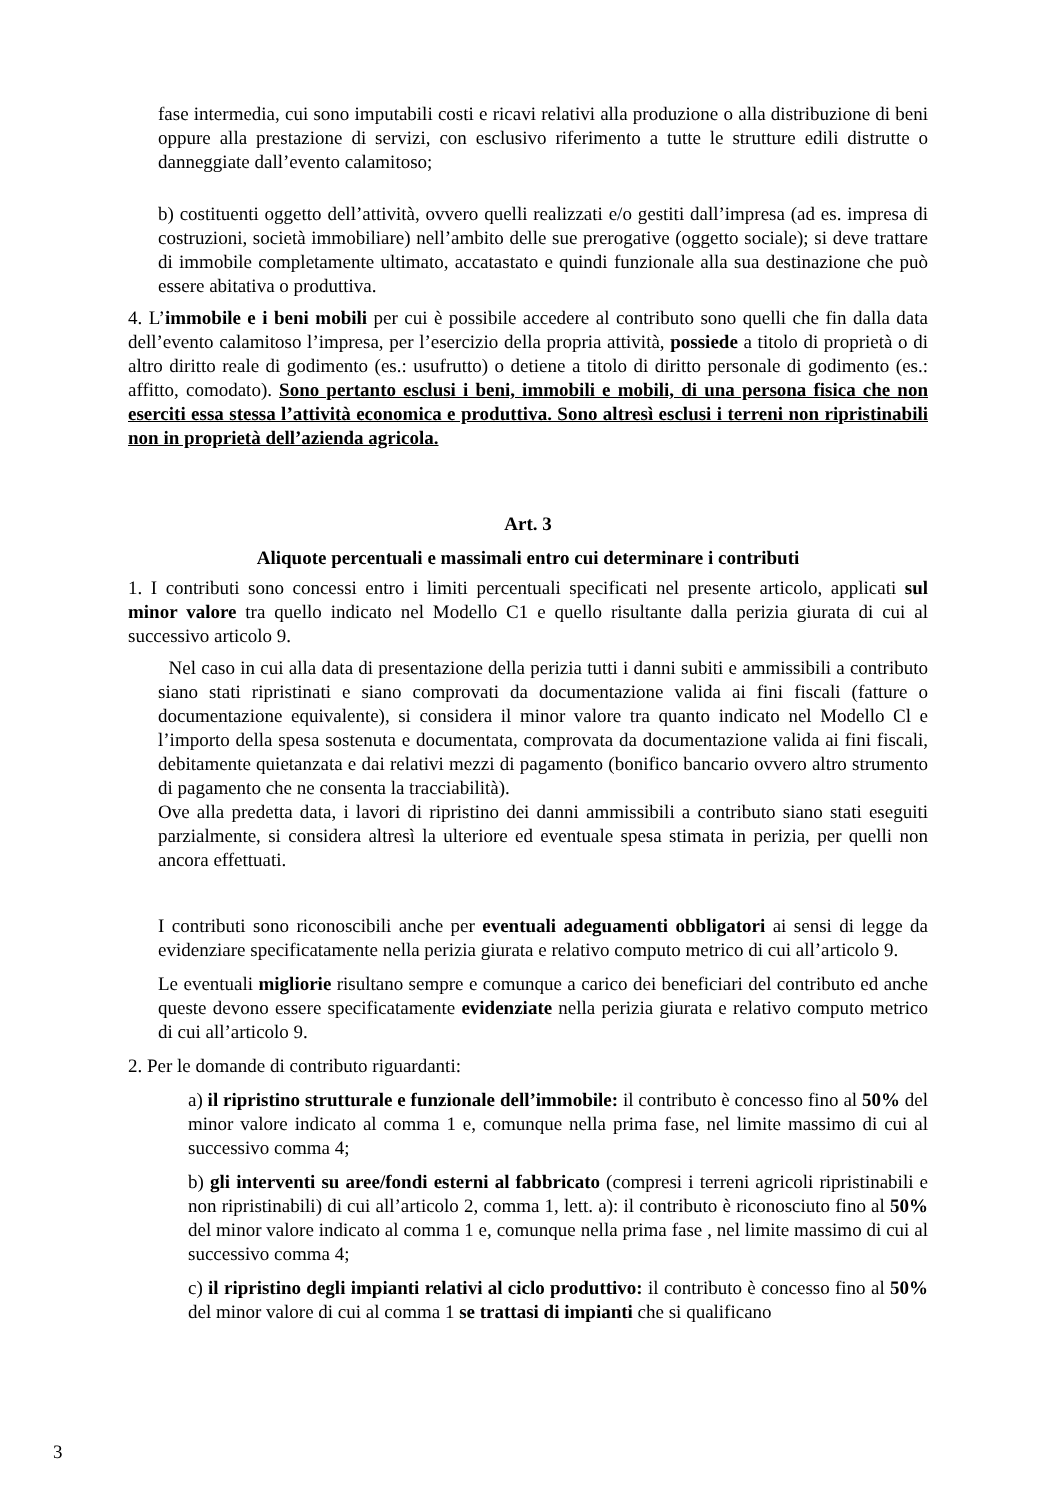fase intermedia, cui sono imputabili costi e ricavi relativi alla produzione o alla distribuzione di beni oppure alla prestazione di servizi, con esclusivo riferimento a tutte le strutture edili distrutte o danneggiate dall’evento calamitoso;
b) costituenti oggetto dell’attività, ovvero quelli realizzati e/o gestiti dall’impresa (ad es. impresa di costruzioni, società immobiliare) nell’ambito delle sue prerogative (oggetto sociale); si deve trattare di immobile completamente ultimato, accatastato e quindi funzionale alla sua destinazione che può essere abitativa o produttiva.
4. L’immobile e i beni mobili per cui è possibile accedere al contributo sono quelli che fin dalla data dell’evento calamitoso l’impresa, per l’esercizio della propria attività, possiede a titolo di proprietà o di altro diritto reale di godimento (es.: usufrutto) o detiene a titolo di diritto personale di godimento (es.: affitto, comodato). Sono pertanto esclusi i beni, immobili e mobili, di una persona fisica che non eserciti essa stessa l’attività economica e produttiva. Sono altresì esclusi i terreni non ripristinabili non in proprietà dell’azienda agricola.
Art. 3
Aliquote percentuali e massimali entro cui determinare i contributi
1. I contributi sono concessi entro i limiti percentuali specificati nel presente articolo, applicati sul minor valore tra quello indicato nel Modello C1 e quello risultante dalla perizia giurata di cui al successivo articolo 9.
Nel caso in cui alla data di presentazione della perizia tutti i danni subiti e ammissibili a contributo siano stati ripristinati e siano comprovati da documentazione valida ai fini fiscali (fatture o documentazione equivalente), si considera il minor valore tra quanto indicato nel Modello Cl e l’importo della spesa sostenuta e documentata, comprovata da documentazione valida ai fini fiscali, debitamente quietanzata e dai relativi mezzi di pagamento (bonifico bancario ovvero altro strumento di pagamento che ne consenta la tracciabilità).
Ove alla predetta data, i lavori di ripristino dei danni ammissibili a contributo siano stati eseguiti parzialmente, si considera altresì la ulteriore ed eventuale spesa stimata in perizia, per quelli non ancora effettuati.
I contributi sono riconoscibili anche per eventuali adeguamenti obbligatori ai sensi di legge da evidenziare specificatamente nella perizia giurata e relativo computo metrico di cui all’articolo 9.
Le eventuali migliorie risultano sempre e comunque a carico dei beneficiari del contributo ed anche queste devono essere specificatamente evidenziate nella perizia giurata e relativo computo metrico di cui all’articolo 9.
2. Per le domande di contributo riguardanti:
a) il ripristino strutturale e funzionale dell’immobile: il contributo è concesso fino al 50% del minor valore indicato al comma 1 e, comunque nella prima fase, nel limite massimo di cui al successivo comma 4;
b) gli interventi su aree/fondi esterni al fabbricato (compresi i terreni agricoli ripristinabili e non ripristinabili) di cui all’articolo 2, comma 1, lett. a): il contributo è riconosciuto fino al 50% del minor valore indicato al comma 1 e, comunque nella prima fase , nel limite massimo di cui al successivo comma 4;
c) il ripristino degli impianti relativi al ciclo produttivo: il contributo è concesso fino al 50% del minor valore di cui al comma 1 se trattasi di impianti che si qualificano
3